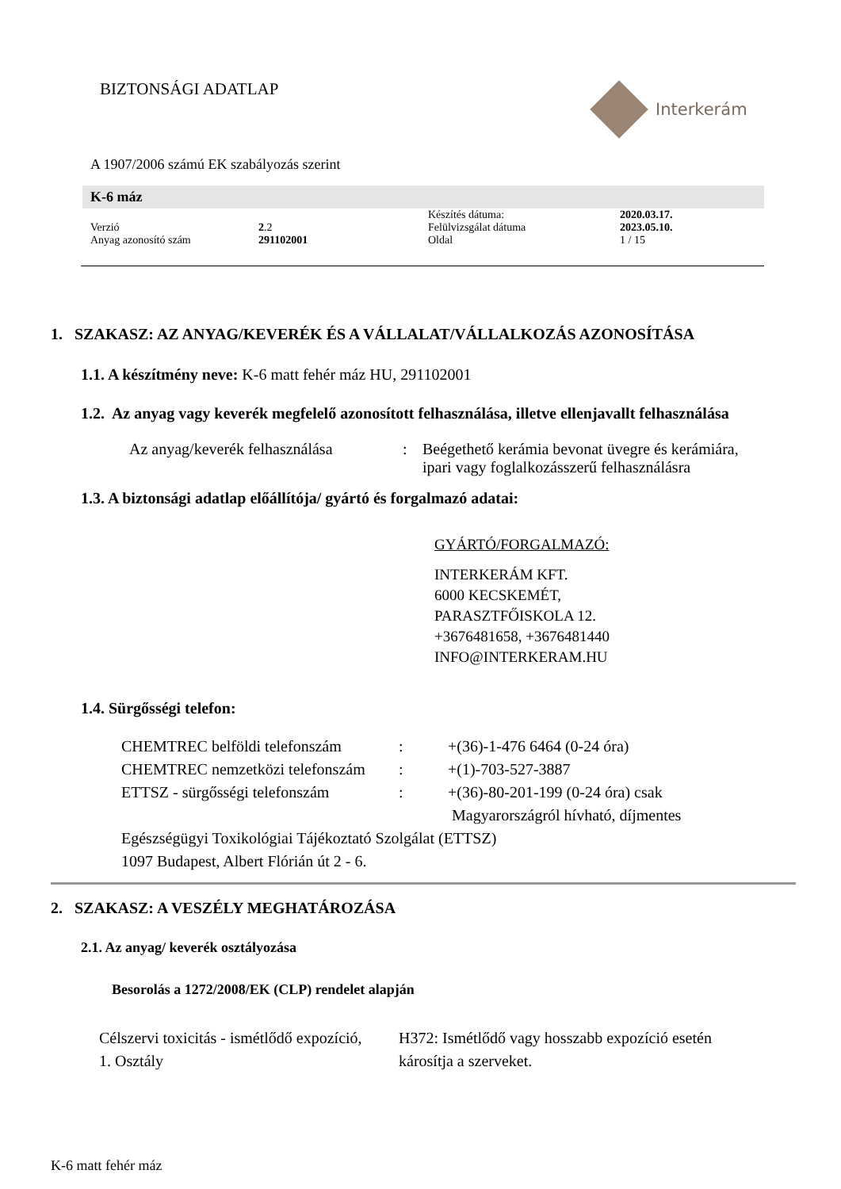BIZTONSÁGI ADATLAP
Interkerám
A 1907/2006 számú EK szabályozás szerint
K-6 máz
| | | Készítés dátuma: | 2020.03.17. |
| Verzió | 2 .2 | Felülvizsgálat dátuma | 2023.05.10. |
| Anyag azonosító szám | 291102001 | Oldal | 1 / 15 |
1. SZAKASZ: AZ ANYAG/KEVERÉK ÉS A VÁLLALAT/VÁLLALKOZÁS AZONOSÍTÁSA
1.1. A készítmény neve: K-6 matt fehér máz HU, 291102001
1.2. Az anyag vagy keverék megfelelő azonosított felhasználása, illetve ellenjavallt felhasználása
| Az anyag/keverék felhasználása | : | Beégethető kerámia bevonat üvegre és kerámiára, ipari vagy foglalkozásszerű felhasználásra |
1.3. A biztonsági adatlap előállítója/ gyártó és forgalmazó adatai:
GYÁRTÓ/FORGALMAZÓ:
INTERKERÁM KFT.
6000 KECSKEMÉT,
PARASZTFŐISKOLA 12.
+3676481658, +3676481440
INFO@INTERKERAM.HU
1.4. Sürgősségi telefon:
| CHEMTREC belföldi telefonszám | : | +(36)-1-476 6464 (0-24 óra) |
| CHEMTREC nemzetközi telefonszám | : | +(1)-703-527-3887 |
| ETTSZ - sürgősségi telefonszám | : | +(36)-80-201-199 (0-24 óra) csak Magyarországról hívható, díjmentes |
| Egészségügyi Toxikológiai Tájékoztató Szolgálat (ETTSZ) 1097 Budapest, Albert Flórián út 2 - 6. | | |
2. SZAKASZ: A VESZÉLY MEGHATÁROZÁSA
2.1. Az anyag/ keverék osztályozása
Besorolás a 1272/2008/EK (CLP) rendelet alapján
| Célszervi toxicitás - ismétlődő expozíció, 1. Osztály | H372: Ismétlődő vagy hosszabb expozíció esetén károsítja a szerveket. |
K-6 matt fehér máz